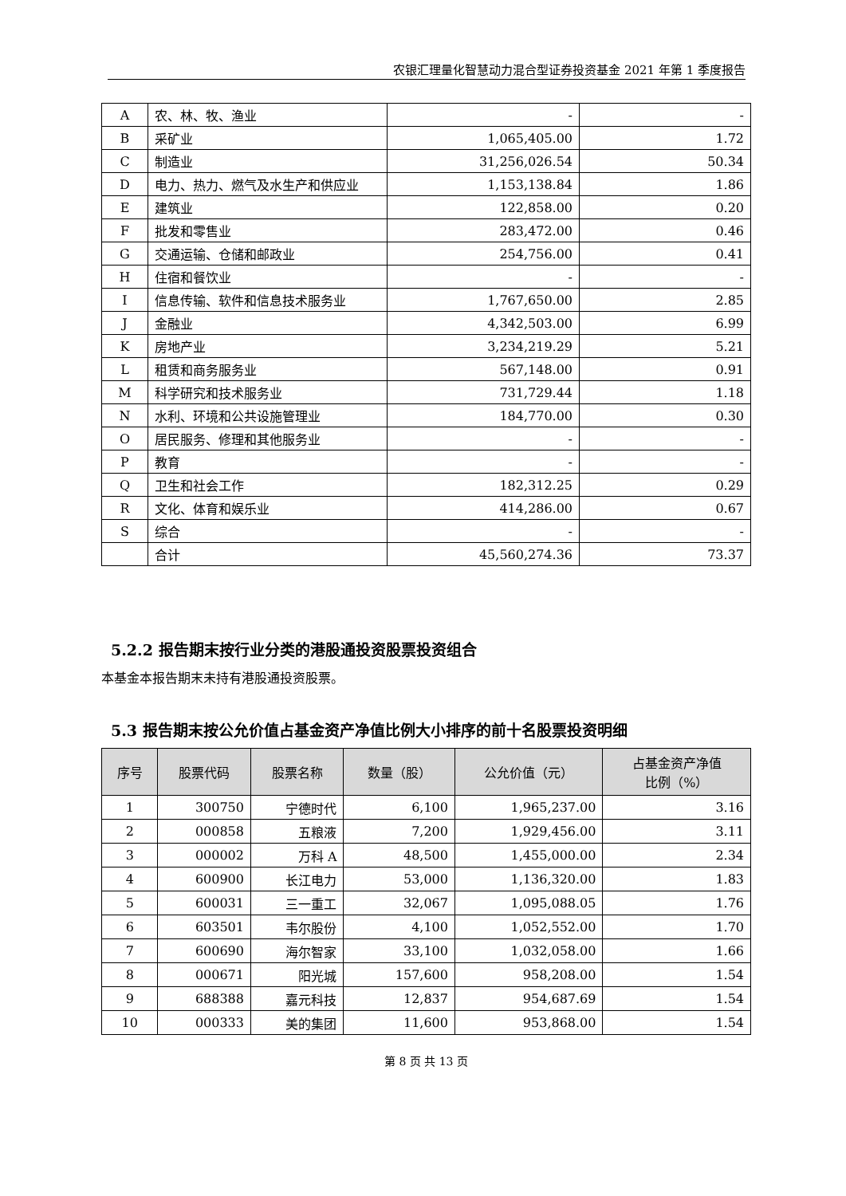农银汇理量化智慧动力混合型证券投资基金 2021 年第 1 季度报告
| A | 农、林、牧、渔业 | - | - |
| B | 采矿业 | 1,065,405.00 | 1.72 |
| C | 制造业 | 31,256,026.54 | 50.34 |
| D | 电力、热力、燃气及水生产和供应业 | 1,153,138.84 | 1.86 |
| E | 建筑业 | 122,858.00 | 0.20 |
| F | 批发和零售业 | 283,472.00 | 0.46 |
| G | 交通运输、仓储和邮政业 | 254,756.00 | 0.41 |
| H | 住宿和餐饮业 | - | - |
| I | 信息传输、软件和信息技术服务业 | 1,767,650.00 | 2.85 |
| J | 金融业 | 4,342,503.00 | 6.99 |
| K | 房地产业 | 3,234,219.29 | 5.21 |
| L | 租赁和商务服务业 | 567,148.00 | 0.91 |
| M | 科学研究和技术服务业 | 731,729.44 | 1.18 |
| N | 水利、环境和公共设施管理业 | 184,770.00 | 0.30 |
| O | 居民服务、修理和其他服务业 | - | - |
| P | 教育 | - | - |
| Q | 卫生和社会工作 | 182,312.25 | 0.29 |
| R | 文化、体育和娱乐业 | 414,286.00 | 0.67 |
| S | 综合 | - | - |
| | 合计 | 45,560,274.36 | 73.37 |
5.2.2 报告期末按行业分类的港股通投资股票投资组合
本基金本报告期末未持有港股通投资股票。
5.3 报告期末按公允价值占基金资产净值比例大小排序的前十名股票投资明细
| 序号 | 股票代码 | 股票名称 | 数量（股） | 公允价值（元） | 占基金资产净值 比例（%） |
| --- | --- | --- | --- | --- | --- |
| 1 | 300750 | 宁德时代 | 6,100 | 1,965,237.00 | 3.16 |
| 2 | 000858 | 五粮液 | 7,200 | 1,929,456.00 | 3.11 |
| 3 | 000002 | 万科 A | 48,500 | 1,455,000.00 | 2.34 |
| 4 | 600900 | 长江电力 | 53,000 | 1,136,320.00 | 1.83 |
| 5 | 600031 | 三一重工 | 32,067 | 1,095,088.05 | 1.76 |
| 6 | 603501 | 韦尔股份 | 4,100 | 1,052,552.00 | 1.70 |
| 7 | 600690 | 海尔智家 | 33,100 | 1,032,058.00 | 1.66 |
| 8 | 000671 | 阳光城 | 157,600 | 958,208.00 | 1.54 |
| 9 | 688388 | 嘉元科技 | 12,837 | 954,687.69 | 1.54 |
| 10 | 000333 | 美的集团 | 11,600 | 953,868.00 | 1.54 |
第 8 页 共 13 页